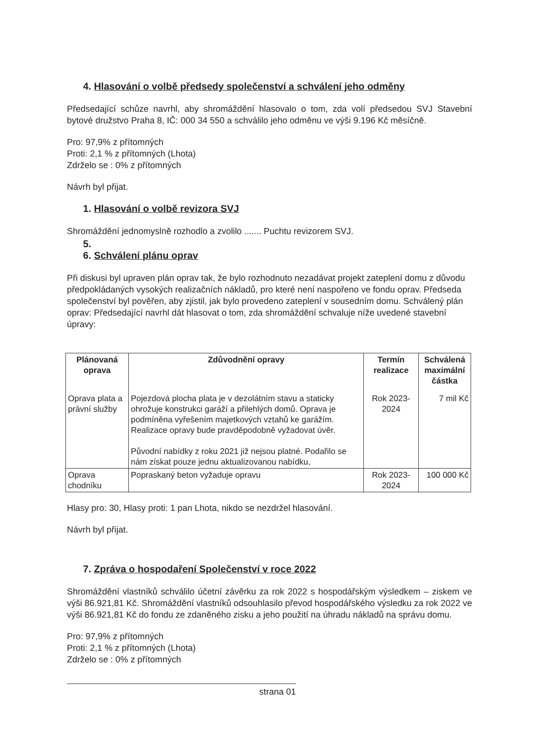4. Hlasování o volbě předsedy společenství a schválení jeho odměny
Předsedající schůze navrhl, aby shromáždění hlasovalo o tom, zda volí předsedou SVJ Stavební bytové družstvo Praha 8, IČ: 000 34 550 a schválilo jeho odměnu ve výši 9.196 Kč měsíčně.
Pro: 97,9% z přítomných
Proti: 2,1 % z přítomných (Lhota)
Zdrželo se : 0% z přítomných
Návrh byl přijat.
1. Hlasování o volbě revizora SVJ
Shromáždění jednomyslně rozhodlo a zvolilo ....... Puchtu revizorem SVJ.
5.
6. Schválení plánu oprav
Při diskusi byl upraven plán oprav tak, že bylo rozhodnuto nezadávat projekt zateplení domu z důvodu předpokládaných vysokých realizačních nákladů, pro které není naspořeno ve fondu oprav. Předseda společenství byl pověřen, aby zjistil, jak bylo provedeno zateplení v sousedním domu. Schválený plán oprav: Předsedající navrhl dát hlasovat o tom, zda shromáždění schvaluje níže uvedené stavební úpravy:
| Plánovaná oprava | Zdůvodnění opravy | Termín realizace | Schválená maximální částka |
| --- | --- | --- | --- |
| Oprava plata a právní služby | Pojezdová plocha plata je v dezolátním stavu a staticky ohrožuje konstrukci garáží a přilehlých domů. Oprava je podmíněna vyřešením majetkových vztahů ke garážím. Realizace opravy bude pravděpodobně vyžadovat úvěr. Původní nabídky z roku 2021 již nejsou platné. Podařilo se nám získat pouze jednu aktualizovanou nabídku, | Rok 2023-2024 | 7 mil Kč |
| Oprava chodníku | Popraskaný beton vyžaduje opravu | Rok 2023-2024 | 100 000 Kč |
Hlasy pro: 30, Hlasy proti: 1 pan Lhota, nikdo se nezdržel hlasování.
Návrh byl přijat.
7. Zpráva o hospodaření Společenství v roce 2022
Shromáždění vlastníků schválilo účetní závěrku za rok 2022 s hospodářským výsledkem – ziskem ve výši 86.921,81 Kč. Shromáždění vlastníků odsouhlasilo převod hospodářského výsledku za rok 2022 ve výši 86.921,81 Kč do fondu ze zdaněného zisku a jeho použití na úhradu nákladů na správu domu.
Pro: 97,9% z přítomných
Proti: 2,1 % z přítomných (Lhota)
Zdrželo se : 0% z přítomných
strana 01